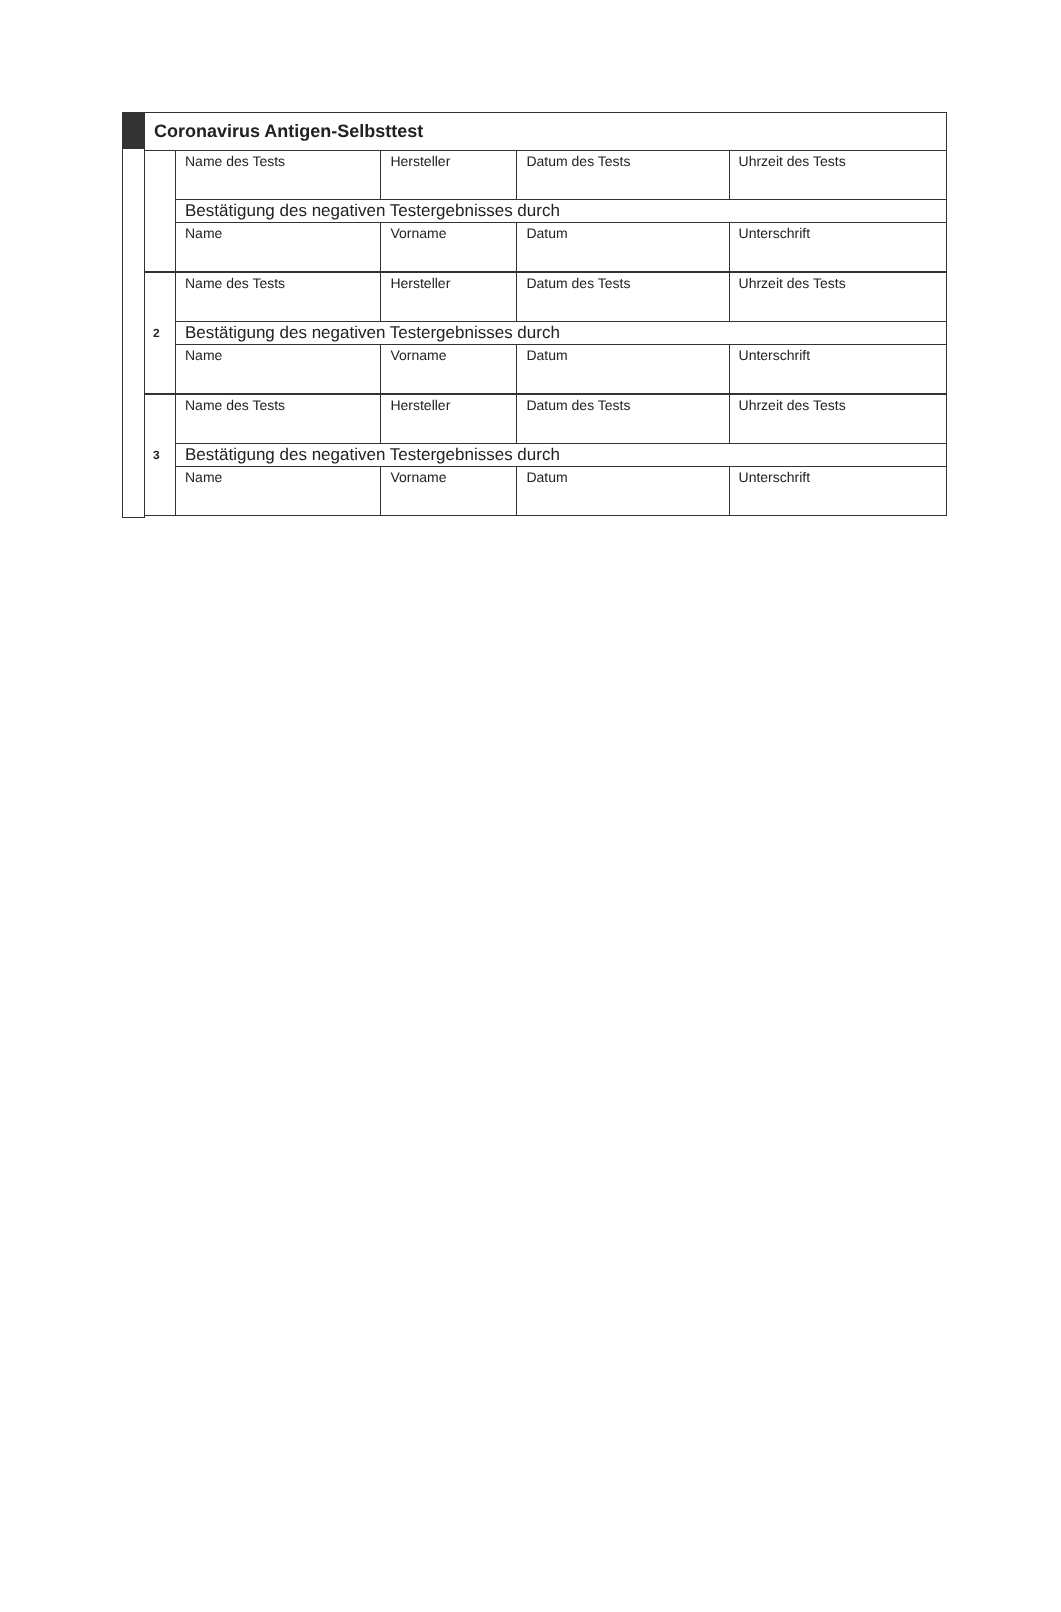| Coronavirus Antigen-Selbsttest | | | | |
| | Name des Tests | Hersteller | Datum des Tests | Uhrzeit des Tests |
| | Bestätigung des negativen Testergebnisses durch | | | |
| | Name | Vorname | Datum | Unterschrift |
| 2 | Name des Tests | Hersteller | Datum des Tests | Uhrzeit des Tests |
| | Bestätigung des negativen Testergebnisses durch | | | |
| | Name | Vorname | Datum | Unterschrift |
| 3 | Name des Tests | Hersteller | Datum des Tests | Uhrzeit des Tests |
| | Bestätigung des negativen Testergebnisses durch | | | |
| | Name | Vorname | Datum | Unterschrift |